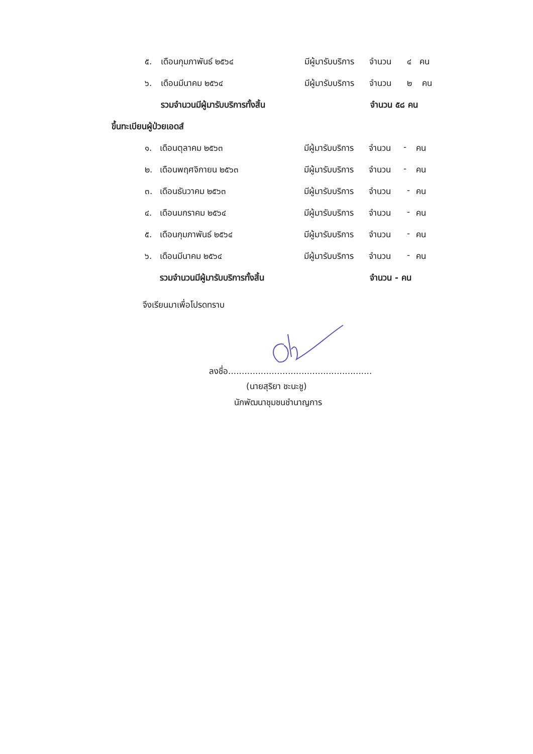๕. เดือนกุมภาพันธ์ ๒๕๖๔ มีผู้มารับบริการ จำนวน ๔ คน
๖. เดือนมีนาคม ๒๕๖๔ มีผู้มารับบริการ จำนวน ๒ คน
รวมจำนวนมีผู้มารับบริการทั้งสิ้น จำนวน ๕๘ คน
ขึ้นทะเบียนผู้ป่วยเอดส์
๑. เดือนตุลาคม ๒๕๖๓ มีผู้มารับบริการ จำนวน - คน
๒. เดือนพฤศจิกายน ๒๕๖๓ มีผู้มารับบริการ จำนวน - คน
๓. เดือนธันวาคม ๒๕๖๓ มีผู้มารับบริการ จำนวน - คน
๔. เดือนมกราคม ๒๕๖๔ มีผู้มารับบริการ จำนวน - คน
๕. เดือนกุมภาพันธ์ ๒๕๖๔ มีผู้มารับบริการ จำนวน - คน
๖. เดือนมีนาคม ๒๕๖๔ มีผู้มารับบริการ จำนวน - คน
รวมจำนวนมีผู้มารับบริการทั้งสิ้น จำนวน - คน
จึงเรียนมาเพื่อโปรดทราบ
ลงชื่อ.....................................................
(นายสุริยา ชะนะชู)
นักพัฒนาชุมชนชำนาญการ